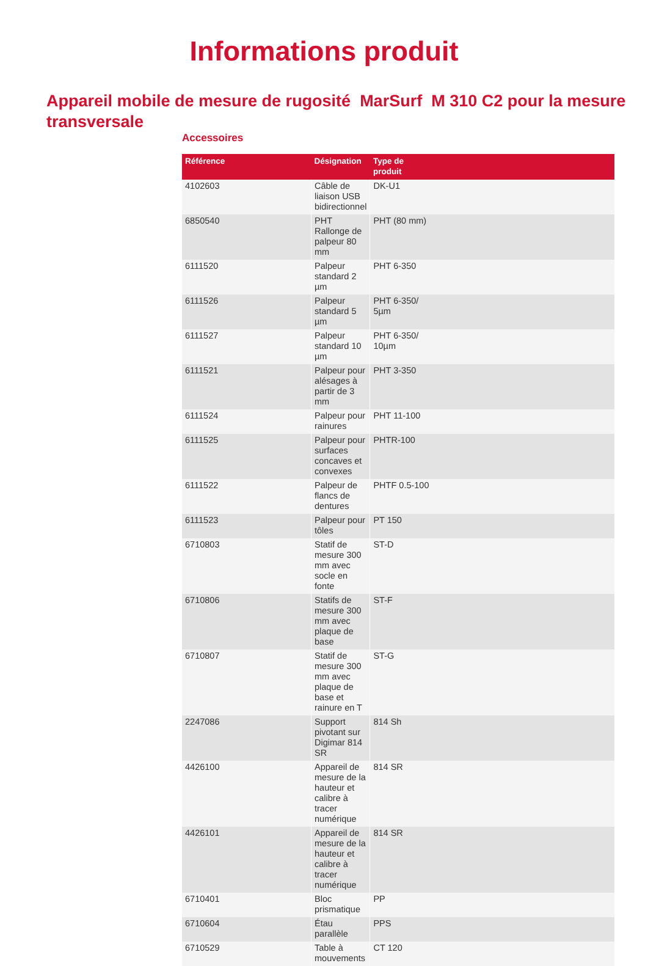Informations produit
Appareil mobile de mesure de rugosité MarSurf M 310 C2 pour la mesure transversale
Accessoires
| Référence | Désignation | Type de produit |
| --- | --- | --- |
| 4102603 | Câble de liaison USB bidirectionnel | DK-U1 |
| 6850540 | PHT Rallonge de palpeur 80 mm | PHT (80 mm) |
| 6111520 | Palpeur standard 2 µm | PHT 6-350 |
| 6111526 | Palpeur standard 5 µm | PHT 6-350/ 5µm |
| 6111527 | Palpeur standard 10 µm | PHT 6-350/ 10µm |
| 6111521 | Palpeur pour alésages à partir de 3 mm | PHT 3-350 |
| 6111524 | Palpeur pour rainures | PHT 11-100 |
| 6111525 | Palpeur pour surfaces concaves et convexes | PHTR-100 |
| 6111522 | Palpeur de flancs de dentures | PHTF 0.5-100 |
| 6111523 | Palpeur pour tôles | PT 150 |
| 6710803 | Statif de mesure 300 mm avec socle en fonte | ST-D |
| 6710806 | Statifs de mesure 300 mm avec plaque de base | ST-F |
| 6710807 | Statif de mesure 300 mm avec plaque de base et rainure en T | ST-G |
| 2247086 | Support pivotant sur Digimar 814 SR | 814 Sh |
| 4426100 | Appareil de mesure de la hauteur et calibre à tracer numérique | 814 SR |
| 4426101 | Appareil de mesure de la hauteur et calibre à tracer numérique | 814 SR |
| 6710401 | Bloc prismatique | PP |
| 6710604 | Étau parallèle | PPS |
| 6710529 | Table à mouvements | CT 120 |